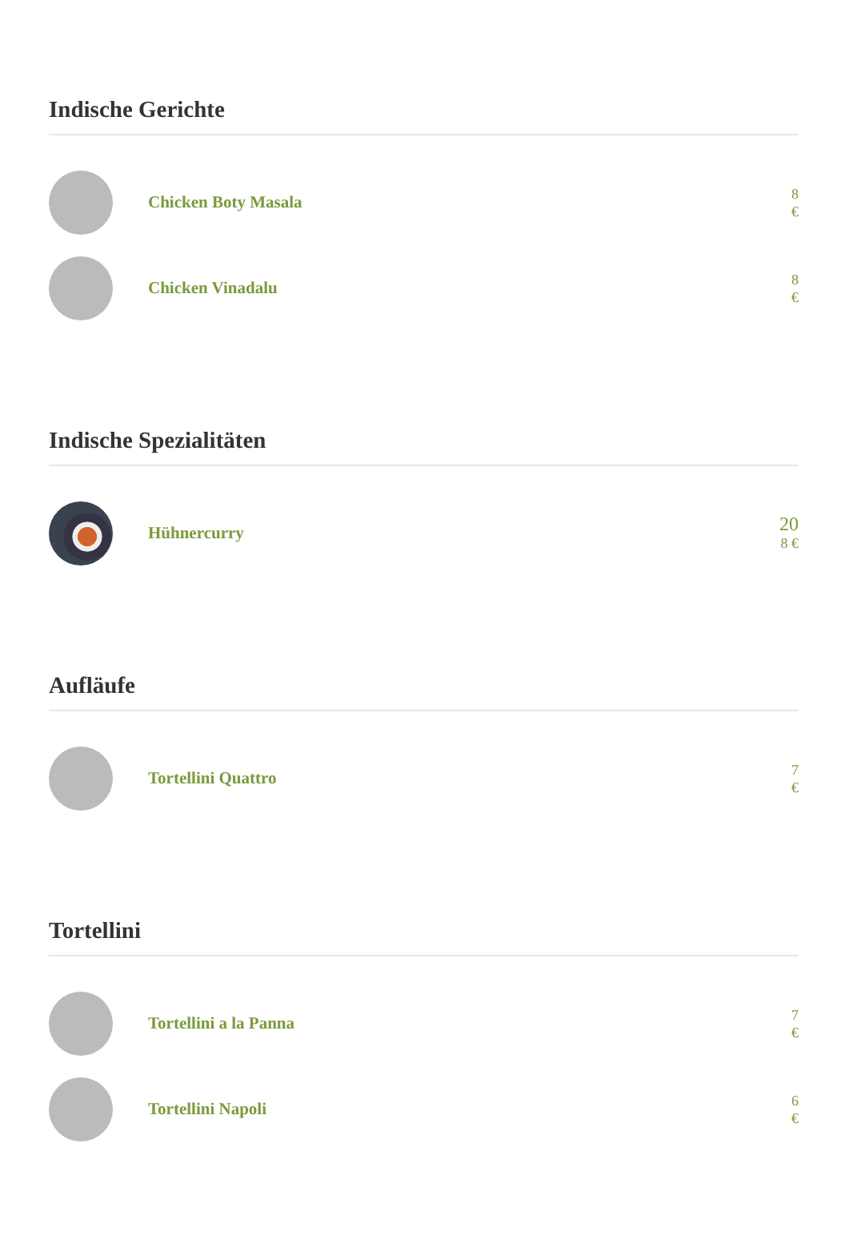Indische Gerichte
Chicken Boty Masala
8 €
Chicken Vinadalu
8 €
Indische Spezialitäten
Hühnercurry
20
8 €
Aufläufe
Tortellini Quattro
7 €
Tortellini
Tortellini a la Panna
7 €
Tortellini Napoli
6 €